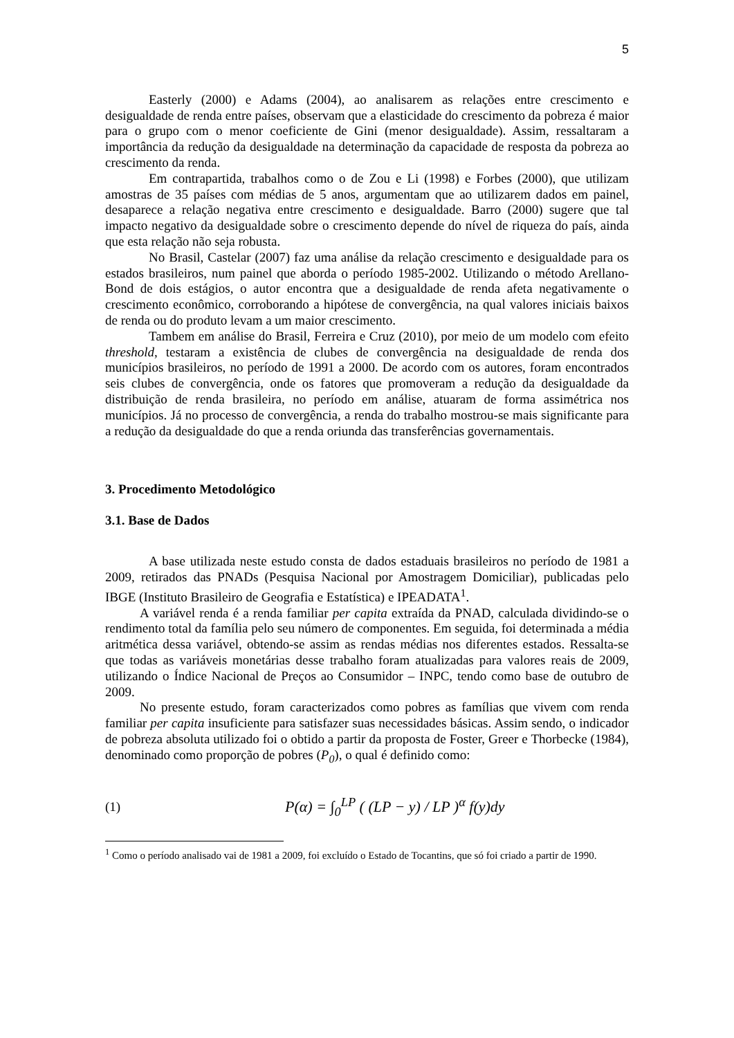5
Easterly (2000) e Adams (2004), ao analisarem as relações entre crescimento e desigualdade de renda entre países, observam que a elasticidade do crescimento da pobreza é maior para o grupo com o menor coeficiente de Gini (menor desigualdade). Assim, ressaltaram a importância da redução da desigualdade na determinação da capacidade de resposta da pobreza ao crescimento da renda.
Em contrapartida, trabalhos como o de Zou e Li (1998) e Forbes (2000), que utilizam amostras de 35 países com médias de 5 anos, argumentam que ao utilizarem dados em painel, desaparece a relação negativa entre crescimento e desigualdade. Barro (2000) sugere que tal impacto negativo da desigualdade sobre o crescimento depende do nível de riqueza do país, ainda que esta relação não seja robusta.
No Brasil, Castelar (2007) faz uma análise da relação crescimento e desigualdade para os estados brasileiros, num painel que aborda o período 1985-2002. Utilizando o método Arellano-Bond de dois estágios, o autor encontra que a desigualdade de renda afeta negativamente o crescimento econômico, corroborando a hipótese de convergência, na qual valores iniciais baixos de renda ou do produto levam a um maior crescimento.
Tambem em análise do Brasil, Ferreira e Cruz (2010), por meio de um modelo com efeito threshold, testaram a existência de clubes de convergência na desigualdade de renda dos municípios brasileiros, no período de 1991 a 2000. De acordo com os autores, foram encontrados seis clubes de convergência, onde os fatores que promoveram a redução da desigualdade da distribuição de renda brasileira, no período em análise, atuaram de forma assimétrica nos municípios. Já no processo de convergência, a renda do trabalho mostrou-se mais significante para a redução da desigualdade do que a renda oriunda das transferências governamentais.
3. Procedimento Metodológico
3.1. Base de Dados
A base utilizada neste estudo consta de dados estaduais brasileiros no período de 1981 a 2009, retirados das PNADs (Pesquisa Nacional por Amostragem Domiciliar), publicadas pelo IBGE (Instituto Brasileiro de Geografia e Estatística) e IPEADATA<sup>1</sup>.
A variável renda é a renda familiar per capita extraída da PNAD, calculada dividindo-se o rendimento total da família pelo seu número de componentes. Em seguida, foi determinada a média aritmética dessa variável, obtendo-se assim as rendas médias nos diferentes estados. Ressalta-se que todas as variáveis monetárias desse trabalho foram atualizadas para valores reais de 2009, utilizando o Índice Nacional de Preços ao Consumidor – INPC, tendo como base de outubro de 2009.
No presente estudo, foram caracterizados como pobres as famílias que vivem com renda familiar per capita insuficiente para satisfazer suas necessidades básicas. Assim sendo, o indicador de pobreza absoluta utilizado foi o obtido a partir da proposta de Foster, Greer e Thorbecke (1984), denominado como proporção de pobres (P<sub>0</sub>), o qual é definido como:
(1) P(α) = ∫<sub>0</sub><sup>LP</sup> ( (LP − y) / LP )<sup>α</sup> f(y)dy
<sup>1</sup> Como o período analisado vai de 1981 a 2009, foi excluído o Estado de Tocantins, que só foi criado a partir de 1990.